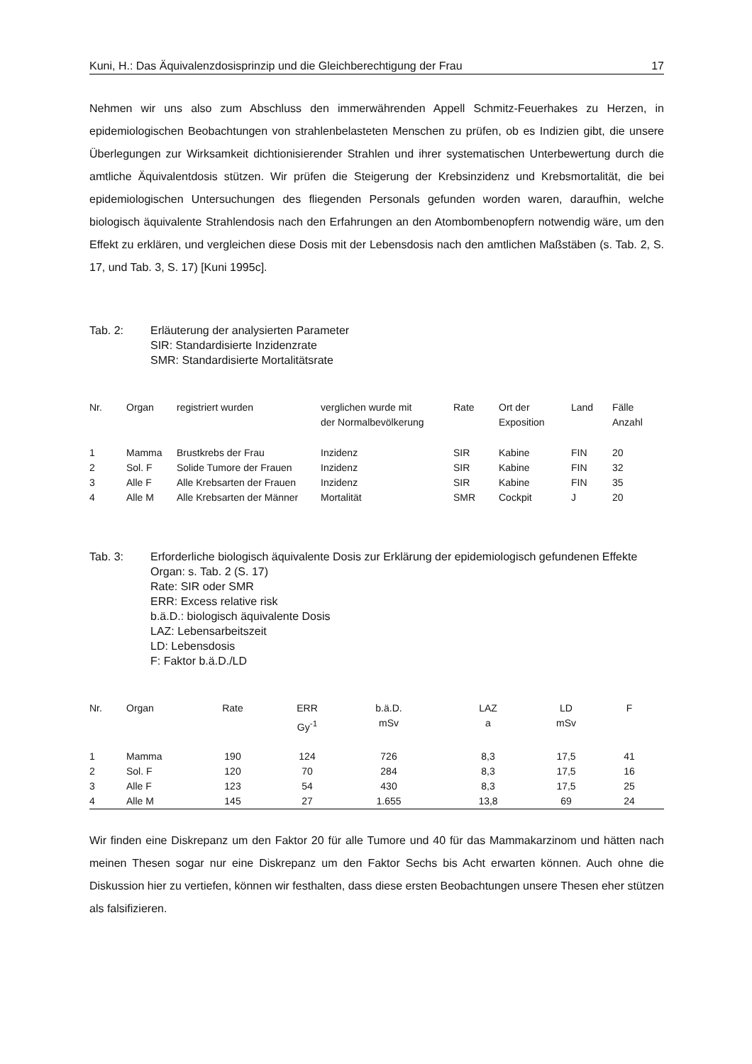Kuni, H.: Das Äquivalenzdosisprinzip und die Gleichberechtigung der Frau 17
Nehmen wir uns also zum Abschluss den immerwährenden Appell Schmitz-Feuerhakes zu Herzen, in epidemiologischen Beobachtungen von strahlenbelasteten Menschen zu prüfen, ob es Indizien gibt, die unsere Überlegungen zur Wirksamkeit dichtionisierender Strahlen und ihrer systematischen Unterbewertung durch die amtliche Äquivalentdosis stützen. Wir prüfen die Steigerung der Krebsinzidenz und Krebsmortalität, die bei epidemiologischen Untersuchungen des fliegenden Personals gefunden worden waren, daraufhin, welche biologisch äquivalente Strahlendosis nach den Erfahrungen an den Atombombenopfern notwendig wäre, um den Effekt zu erklären, und vergleichen diese Dosis mit der Lebensdosis nach den amtlichen Maßstäben (s. Tab. 2, S. 17, und Tab. 3, S. 17) [Kuni 1995c].
Tab. 2: Erläuterung der analysierten Parameter
SIR: Standardisierte Inzidenzrate
SMR: Standardisierte Mortalitätsrate
| Nr. | Organ | registriert wurden | verglichen wurde mit der Normalbevölkerung | Rate | Ort der Exposition | Land | Fälle Anzahl |
| --- | --- | --- | --- | --- | --- | --- | --- |
| 1 | Mamma | Brustkrebs der Frau | Inzidenz | SIR | Kabine | FIN | 20 |
| 2 | Sol. F | Solide Tumore der Frauen | Inzidenz | SIR | Kabine | FIN | 32 |
| 3 | Alle F | Alle Krebsarten der Frauen | Inzidenz | SIR | Kabine | FIN | 35 |
| 4 | Alle M | Alle Krebsarten der Männer | Mortalität | SMR | Cockpit | J | 20 |
Tab. 3: Erforderliche biologisch äquivalente Dosis zur Erklärung der epidemiologisch gefundenen Effekte
Organ: s. Tab. 2 (S. 17)
Rate: SIR oder SMR
ERR: Excess relative risk
b.ä.D.: biologisch äquivalente Dosis
LAZ: Lebensarbeitszeit
LD: Lebensdosis
F: Faktor b.ä.D./LD
| Nr. | Organ | Rate | ERR Gy<sup>-1</sup> | b.ä.D. mSv | LAZ a | LD mSv | F |
| --- | --- | --- | --- | --- | --- | --- | --- |
| 1 | Mamma | 190 | 124 | 726 | 8,3 | 17,5 | 41 |
| 2 | Sol. F | 120 | 70 | 284 | 8,3 | 17,5 | 16 |
| 3 | Alle F | 123 | 54 | 430 | 8,3 | 17,5 | 25 |
| 4 | Alle M | 145 | 27 | 1.655 | 13,8 | 69 | 24 |
Wir finden eine Diskrepanz um den Faktor 20 für alle Tumore und 40 für das Mammakarzinom und hätten nach meinen Thesen sogar nur eine Diskrepanz um den Faktor Sechs bis Acht erwarten können. Auch ohne die Diskussion hier zu vertiefen, können wir festhalten, dass diese ersten Beobachtungen unsere Thesen eher stützen als falsifizieren.